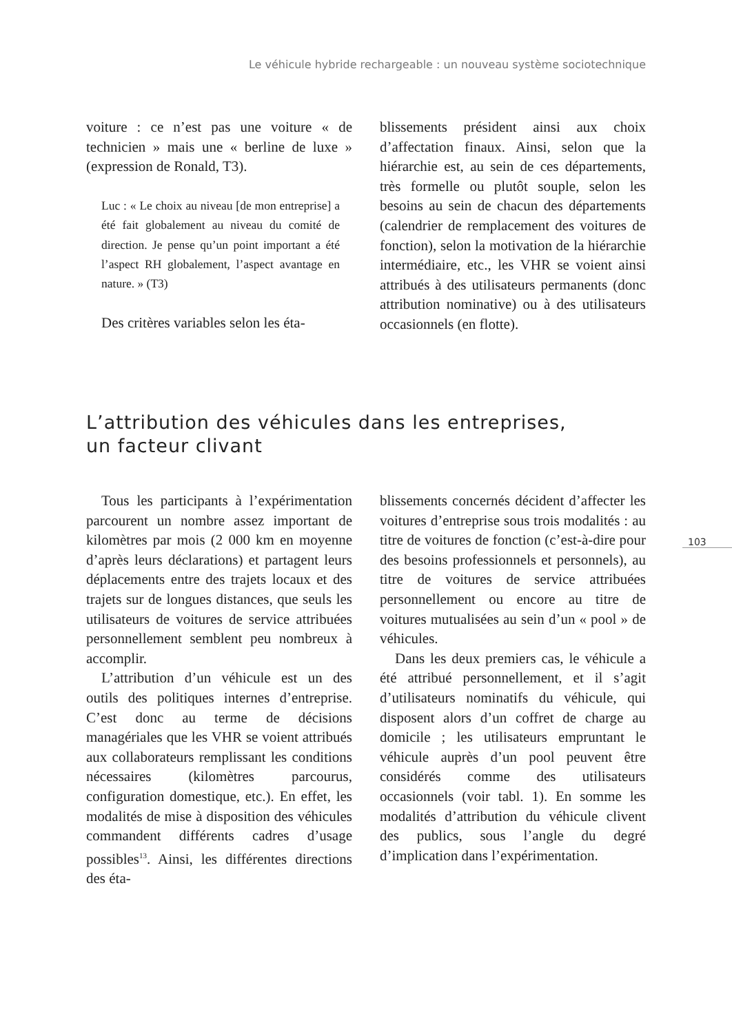Le véhicule hybride rechargeable : un nouveau système sociotechnique
voiture : ce n’est pas une voiture « de technicien » mais une « berline de luxe » (expression de Ronald, T3).
Luc : « Le choix au niveau [de mon entreprise] a été fait globalement au niveau du comité de direction. Je pense qu’un point important a été l’aspect RH globalement, l’aspect avantage en nature. » (T3)
Des critères variables selon les éta-
blissements président ainsi aux choix d’affectation finaux. Ainsi, selon que la hiérarchie est, au sein de ces départements, très formelle ou plutôt souple, selon les besoins au sein de chacun des départements (calendrier de remplacement des voitures de fonction), selon la motivation de la hiérarchie intermédiaire, etc., les VHR se voient ainsi attribués à des utilisateurs permanents (donc attribution nominative) ou à des utilisateurs occasionnels (en flotte).
L’attribution des véhicules dans les entreprises,
un facteur clivant
Tous les participants à l’expérimentation parcourent un nombre assez important de kilomètres par mois (2 000 km en moyenne d’après leurs déclarations) et partagent leurs déplacements entre des trajets locaux et des trajets sur de longues distances, que seuls les utilisateurs de voitures de service attribuées personnellement semblent peu nombreux à accomplir.
L’attribution d’un véhicule est un des outils des politiques internes d’entreprise. C’est donc au terme de décisions managériales que les VHR se voient attribués aux collaborateurs remplissant les conditions nécessaires (kilomètres parcourus, configuration domestique, etc.). En effet, les modalités de mise à disposition des véhicules commandent différents cadres d’usage possibles<sup>13</sup>. Ainsi, les différentes directions des éta-
blissements concernés décident d’affecter les voitures d’entreprise sous trois modalités : au titre de voitures de fonction (c’est-à-dire pour des besoins professionnels et personnels), au titre de voitures de service attribuées personnellement ou encore au titre de voitures mutualisées au sein d’un « pool » de véhicules.
Dans les deux premiers cas, le véhicule a été attribué personnellement, et il s’agit d’utilisateurs nominatifs du véhicule, qui disposent alors d’un coffret de charge au domicile ; les utilisateurs empruntant le véhicule auprès d’un pool peuvent être considérés comme des utilisateurs occasionnels (voir tabl. 1). En somme les modalités d’attribution du véhicule clivent des publics, sous l’angle du degré d’implication dans l’expérimentation.
103